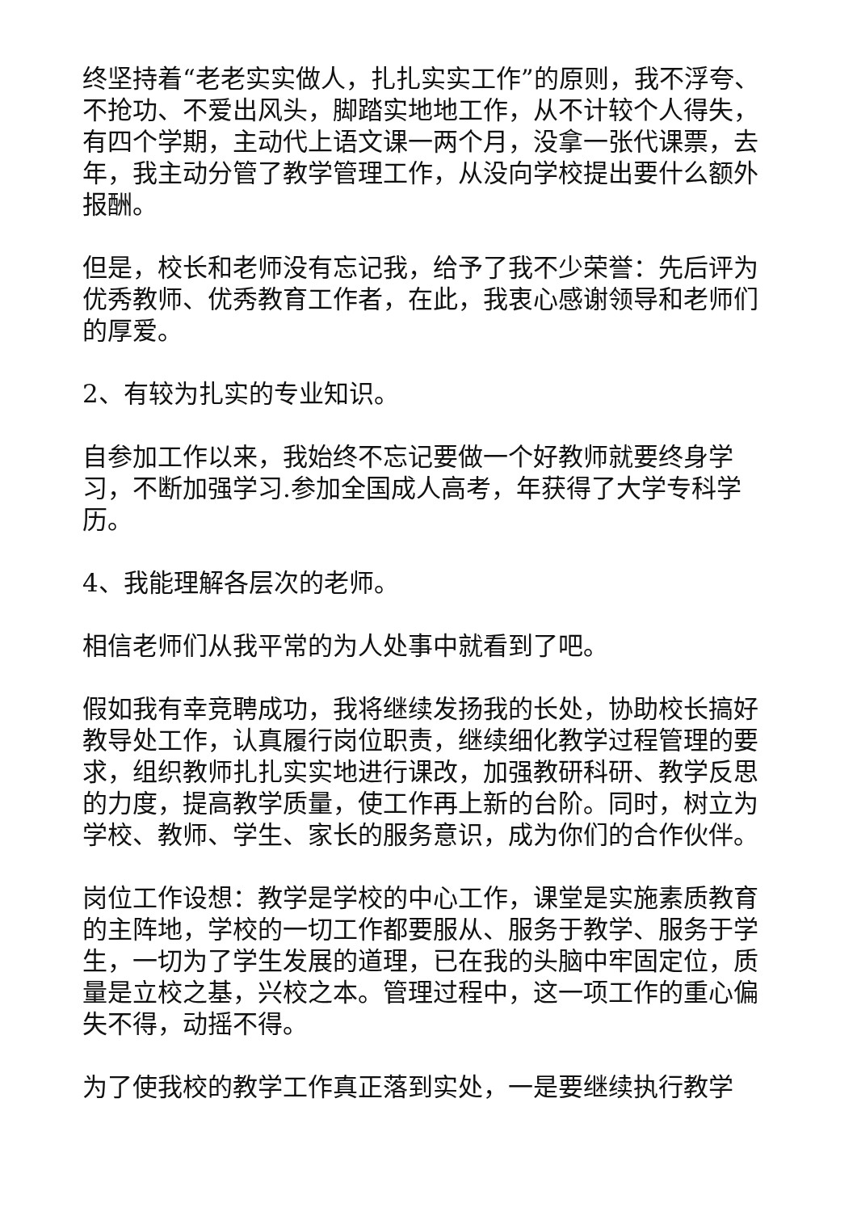终坚持着“老老实实做人，扎扎实实工作”的原则，我不浮夸、不抢功、不爱出风头，脚踏实地地工作，从不计较个人得失，有四个学期，主动代上语文课一两个月，没拿一张代课票，去年，我主动分管了教学管理工作，从没向学校提出要什么额外报酬。
但是，校长和老师没有忘记我，给予了我不少荣誉：先后评为优秀教师、优秀教育工作者，在此，我衷心感谢领导和老师们的厚爱。
2、有较为扎实的专业知识。
自参加工作以来，我始终不忘记要做一个好教师就要终身学习，不断加强学习.参加全国成人高考，年获得了大学专科学历。
4、我能理解各层次的老师。
相信老师们从我平常的为人处事中就看到了吧。
假如我有幸竞聘成功，我将继续发扬我的长处，协助校长搞好教导处工作，认真履行岗位职责，继续细化教学过程管理的要求，组织教师扎扎实实地进行课改，加强教研科研、教学反思的力度，提高教学质量，使工作再上新的台阶。同时，树立为学校、教师、学生、家长的服务意识，成为你们的合作伙伴。
岗位工作设想：教学是学校的中心工作，课堂是实施素质教育的主阵地，学校的一切工作都要服从、服务于教学、服务于学生，一切为了学生发展的道理，已在我的头脑中牢固定位，质量是立校之基，兴校之本。管理过程中，这一项工作的重心偏失不得，动摇不得。
为了使我校的教学工作真正落到实处，一是要继续执行教学